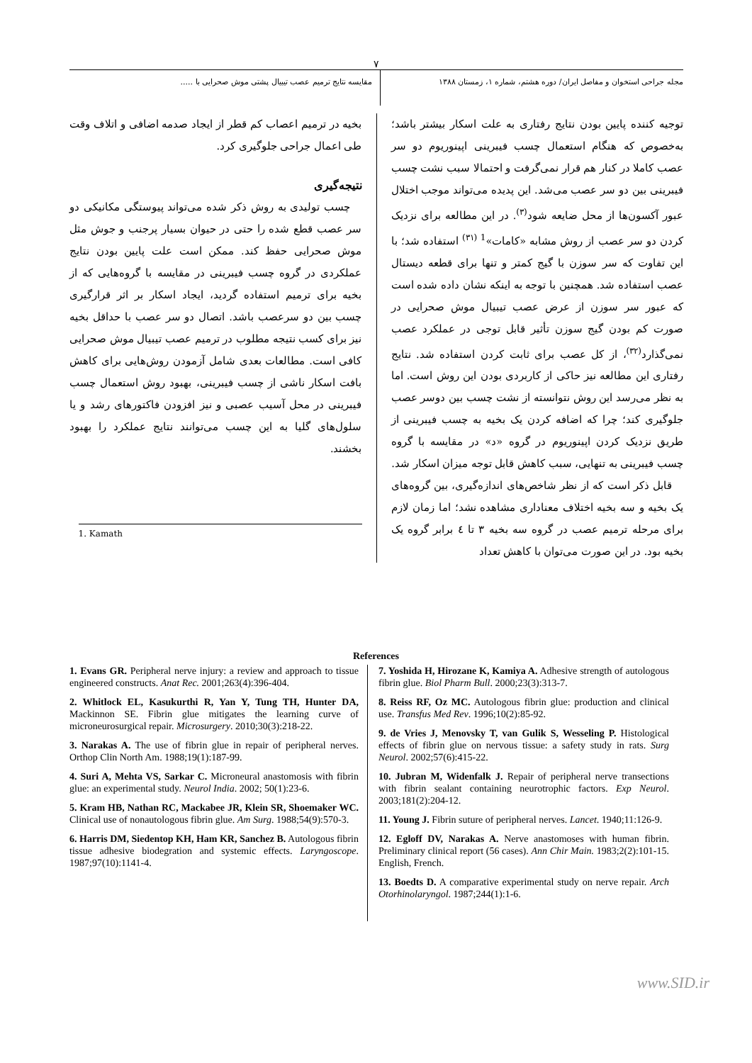٧
مجله جراحی استخوان و مفاصل ایران/ دوره هشتم، شماره ۱، زمستان ۱۳۸۸ مقایسه نتایج ترمیم عصب تیبیال پشتی موش صحرایی با .....
توجیه کننده پایین بودن نتایج رفتاری به علت اسکار بیشتر باشد؛ به‌خصوص که هنگام استعمال چسب فیبرینی اپینوریوم دو سر عصب کاملا در کنار هم قرار نمی‌گرفت و احتمالا سبب نشت چسب فیبرینی بین دو سر عصب می‌شد. این پدیده می‌تواند موجب اختلال عبور آکسون‌ها از محل ضایعه شود<sup>(۳)</sup>. در این مطالعه برای نزدیک کردن دو سر عصب از روش مشابه «کامات»<sup>1 (۳۱)</sup> استفاده شد؛ با این تفاوت که سر سوزن با گیج کمتر و تنها برای قطعه دیستال عصب استفاده شد. همچنین با توجه به اینکه نشان داده شده است که عبور سر سوزن از عرض عصب تیبیال موش صحرایی در صورت کم بودن گیج سوزن تأثیر قابل توجی در عملکرد عصب نمی‌گذارد<sup>(۳۲)</sup>، از کل عصب برای ثابت کردن استفاده شد. نتایج رفتاری این مطالعه نیز حاکی از کاربردی بودن این روش است. اما به نظر می‌رسد این روش نتوانسته از نشت چسب بین دوسر عصب جلوگیری کند؛ چرا که اضافه کردن یک بخیه به چسب فیبرینی از طریق نزدیک کردن اپینوریوم در گروه «د» در مقایسه با گروه چسب فیبرینی به تنهایی، سبب کاهش قابل توجه میزان اسکار شد.
قابل ذکر است که از نظر شاخص‌های اندازه‌گیری، بین گروه‌های یک بخیه و سه بخیه اختلاف معناداری مشاهده نشد؛ اما زمان لازم برای مرحله ترمیم عصب در گروه سه بخیه ۳ تا ٤ برابر گروه یک بخیه بود. در این صورت می‌توان با کاهش تعداد
بخیه در ترمیم اعصاب کم قطر از ایجاد صدمه اضافی و اتلاف وقت طی اعمال جراحی جلوگیری کرد.
نتیجه‌گیری
چسب تولیدی به روش ذکر شده می‌تواند پیوستگی مکانیکی دو سر عصب قطع شده را حتی در حیوان بسیار پرجنب و جوش مثل موش صحرایی حفظ کند. ممکن است علت پایین بودن نتایج عملکردی در گروه چسب فیبرینی در مقایسه با گروه‌هایی که از بخیه برای ترمیم استفاده گردید، ایجاد اسکار بر اثر قرارگیری چسب بین دو سرعصب باشد. اتصال دو سر عصب با حداقل بخیه نیز برای کسب نتیجه مطلوب در ترمیم عصب تیبیال موش صحرایی کافی است. مطالعات بعدی شامل آزمودن روش‌هایی برای کاهش بافت اسکار ناشی از چسب فیبرینی، بهبود روش استعمال چسب فیبرینی در محل آسیب عصبی و نیز افزودن فاکتورهای رشد و یا سلول‌های گلیا به این چسب می‌توانند نتایج عملکرد را بهبود بخشند.
1. Kamath
References
1. Evans GR. Peripheral nerve injury: a review and approach to tissue engineered constructs. Anat Rec. 2001;263(4):396-404.
2. Whitlock EL, Kasukurthi R, Yan Y, Tung TH, Hunter DA, Mackinnon SE. Fibrin glue mitigates the learning curve of microneurosurgical repair. Microsurgery. 2010;30(3):218-22.
3. Narakas A. The use of fibrin glue in repair of peripheral nerves. Orthop Clin North Am. 1988;19(1):187-99.
4. Suri A, Mehta VS, Sarkar C. Microneural anastomosis with fibrin glue: an experimental study. Neurol India. 2002; 50(1):23-6.
5. Kram HB, Nathan RC, Mackabee JR, Klein SR, Shoemaker WC. Clinical use of nonautologous fibrin glue. Am Surg. 1988;54(9):570-3.
6. Harris DM, Siedentop KH, Ham KR, Sanchez B. Autologous fibrin tissue adhesive biodegration and systemic effects. Laryngoscope. 1987;97(10):1141-4.
7. Yoshida H, Hirozane K, Kamiya A. Adhesive strength of autologous fibrin glue. Biol Pharm Bull. 2000;23(3):313-7.
8. Reiss RF, Oz MC. Autologous fibrin glue: production and clinical use. Transfus Med Rev. 1996;10(2):85-92.
9. de Vries J, Menovsky T, van Gulik S, Wesseling P. Histological effects of fibrin glue on nervous tissue: a safety study in rats. Surg Neurol. 2002;57(6):415-22.
10. Jubran M, Widenfalk J. Repair of peripheral nerve transections with fibrin sealant containing neurotrophic factors. Exp Neurol. 2003;181(2):204-12.
11. Young J. Fibrin suture of peripheral nerves. Lancet. 1940;11:126-9.
12. Egloff DV, Narakas A. Nerve anastomoses with human fibrin. Preliminary clinical report (56 cases). Ann Chir Main. 1983;2(2):101-15. English, French.
13. Boedts D. A comparative experimental study on nerve repair. Arch Otorhinolaryngol. 1987;244(1):1-6.
www.SID.ir